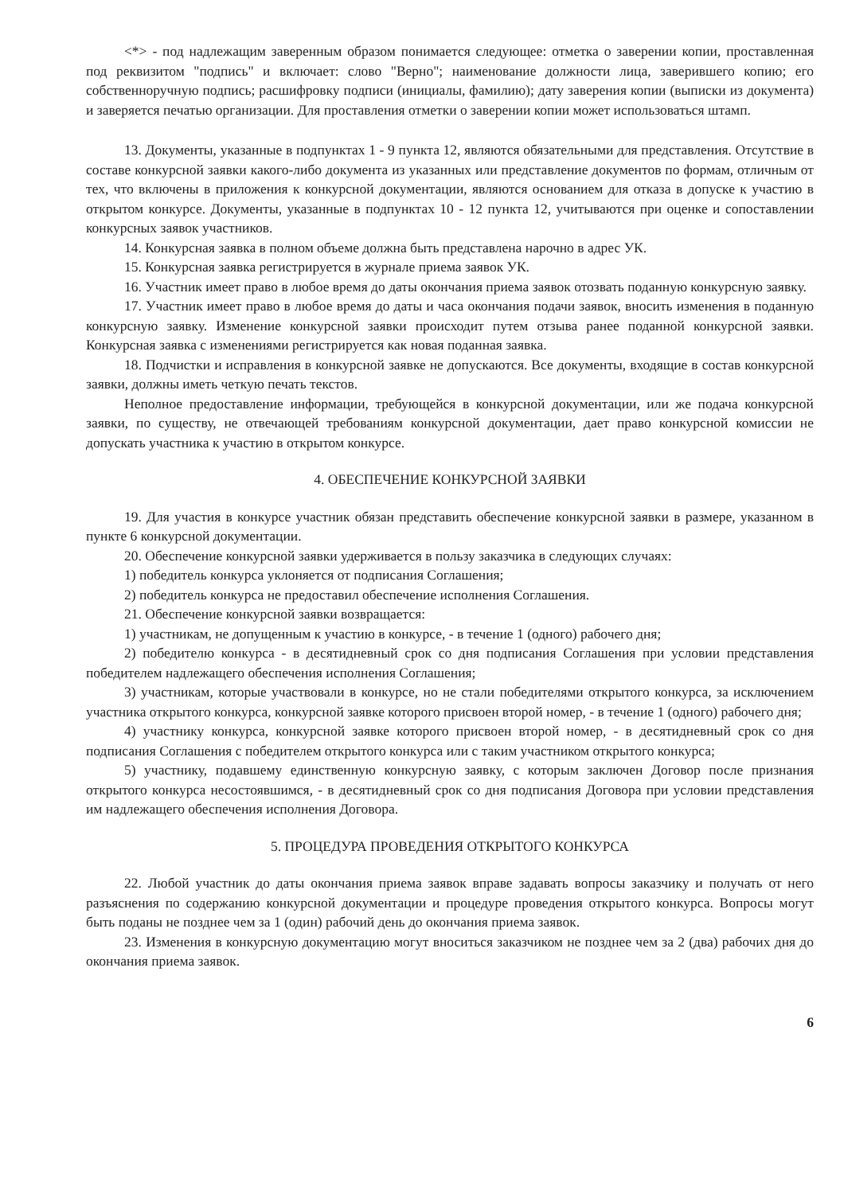<*> - под надлежащим заверенным образом понимается следующее: отметка о заверении копии, проставленная под реквизитом "подпись" и включает: слово "Верно"; наименование должности лица, заверившего копию; его собственноручную подпись; расшифровку подписи (инициалы, фамилию); дату заверения копии (выписки из документа) и заверяется печатью организации. Для проставления отметки о заверении копии может использоваться штамп.
13. Документы, указанные в подпунктах 1 - 9 пункта 12, являются обязательными для представления. Отсутствие в составе конкурсной заявки какого-либо документа из указанных или представление документов по формам, отличным от тех, что включены в приложения к конкурсной документации, являются основанием для отказа в допуске к участию в открытом конкурсе. Документы, указанные в подпунктах 10 - 12 пункта 12, учитываются при оценке и сопоставлении конкурсных заявок участников.
14. Конкурсная заявка в полном объеме должна быть представлена нарочно в адрес УК.
15. Конкурсная заявка регистрируется в журнале приема заявок УК.
16. Участник имеет право в любое время до даты окончания приема заявок отозвать поданную конкурсную заявку.
17. Участник имеет право в любое время до даты и часа окончания подачи заявок, вносить изменения в поданную конкурсную заявку. Изменение конкурсной заявки происходит путем отзыва ранее поданной конкурсной заявки. Конкурсная заявка с изменениями регистрируется как новая поданная заявка.
18. Подчистки и исправления в конкурсной заявке не допускаются. Все документы, входящие в состав конкурсной заявки, должны иметь четкую печать текстов.
Неполное предоставление информации, требующейся в конкурсной документации, или же подача конкурсной заявки, по существу, не отвечающей требованиям конкурсной документации, дает право конкурсной комиссии не допускать участника к участию в открытом конкурсе.
4. ОБЕСПЕЧЕНИЕ КОНКУРСНОЙ ЗАЯВКИ
19. Для участия в конкурсе участник обязан представить обеспечение конкурсной заявки в размере, указанном в пункте 6 конкурсной документации.
20. Обеспечение конкурсной заявки удерживается в пользу заказчика в следующих случаях:
1) победитель конкурса уклоняется от подписания Соглашения;
2) победитель конкурса не предоставил обеспечение исполнения Соглашения.
21. Обеспечение конкурсной заявки возвращается:
1) участникам, не допущенным к участию в конкурсе, - в течение 1 (одного) рабочего дня;
2) победителю конкурса - в десятидневный срок со дня подписания Соглашения при условии представления победителем надлежащего обеспечения исполнения Соглашения;
3) участникам, которые участвовали в конкурсе, но не стали победителями открытого конкурса, за исключением участника открытого конкурса, конкурсной заявке которого присвоен второй номер, - в течение 1 (одного) рабочего дня;
4) участнику конкурса, конкурсной заявке которого присвоен второй номер, - в десятидневный срок со дня подписания Соглашения с победителем открытого конкурса или с таким участником открытого конкурса;
5) участнику, подавшему единственную конкурсную заявку, с которым заключен Договор после признания открытого конкурса несостоявшимся, - в десятидневный срок со дня подписания Договора при условии представления им надлежащего обеспечения исполнения Договора.
5. ПРОЦЕДУРА ПРОВЕДЕНИЯ ОТКРЫТОГО КОНКУРСА
22. Любой участник до даты окончания приема заявок вправе задавать вопросы заказчику и получать от него разъяснения по содержанию конкурсной документации и процедуре проведения открытого конкурса. Вопросы могут быть поданы не позднее чем за 1 (один) рабочий день до окончания приема заявок.
23. Изменения в конкурсную документацию могут вноситься заказчиком не позднее чем за 2 (два) рабочих дня до окончания приема заявок.
6